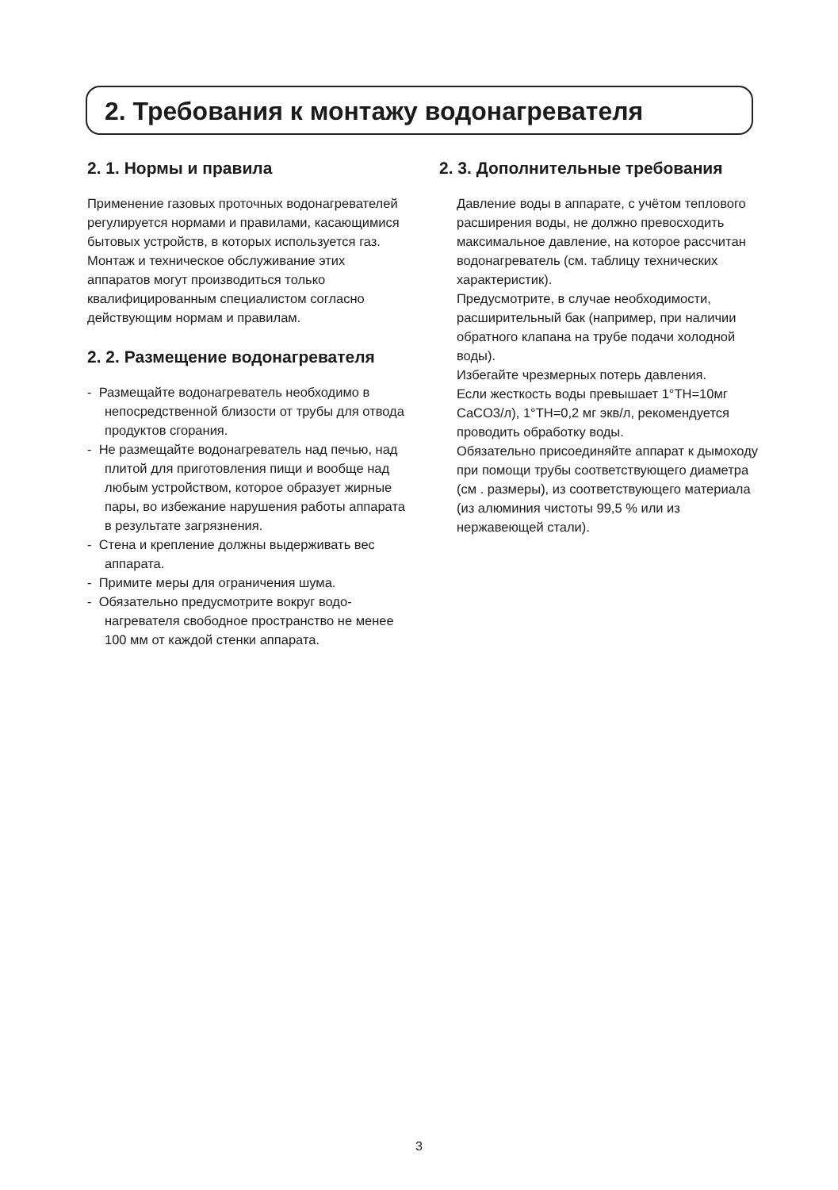2. Требования к монтажу водонагревателя
2. 1. Нормы и правила
Применение газовых проточных водонагре­вателей регулируется нормами и правилами, касающимися бытовых устройств, в которых используется газ. Монтаж и техническое обслуживание этих аппаратов могут произво­диться только квалифицированным специ­алистом согласно действующим нормам и правилам.
2. 2. Размещение водонагрева­теля
- Размещайте водонагреватель необходимо в непосредственной близости от трубы для отвода продуктов сгорания.
- Не размещайте водонагреватель над печью, над плитой для приготовления пищи и вообще над любым устройством, которое образует жирные пары, во избежание нарушения работы аппарата в результате загрязнения.
- Стена и крепление должны выдерживать вес аппарата.
- Примите меры для ограничения шума.
- Обязательно предусмотрите вокруг водо­нагревателя свободное пространство не менее 100 мм от каждой стенки аппарата.
2. 3. Дополнительные требования
Давление воды в аппарате, с учётом теплового расширения воды, не должно превосходить максимальное давление, на которое рассчитан водонагреватель (см. таблицу технических характеристик).
Предусмотрите, в случае необходимости, расширительный бак (например, при на­личии обратного клапана на трубе подачи холодной воды).
Избегайте чрезмерных потерь давления.
Если жесткость воды превышает 1°TH=10мг CaCO3/л), 1°TH=0,2 мг экв/л, рекомендует­ся проводить обработку воды.
Обязательно присоединяйте аппарат к дымоходу при помощи трубы соответс­твующего диаметра (см . размеры), из соответствующего материала (из алюми­ния чистоты 99,5 % или из нержавеющей стали).
3